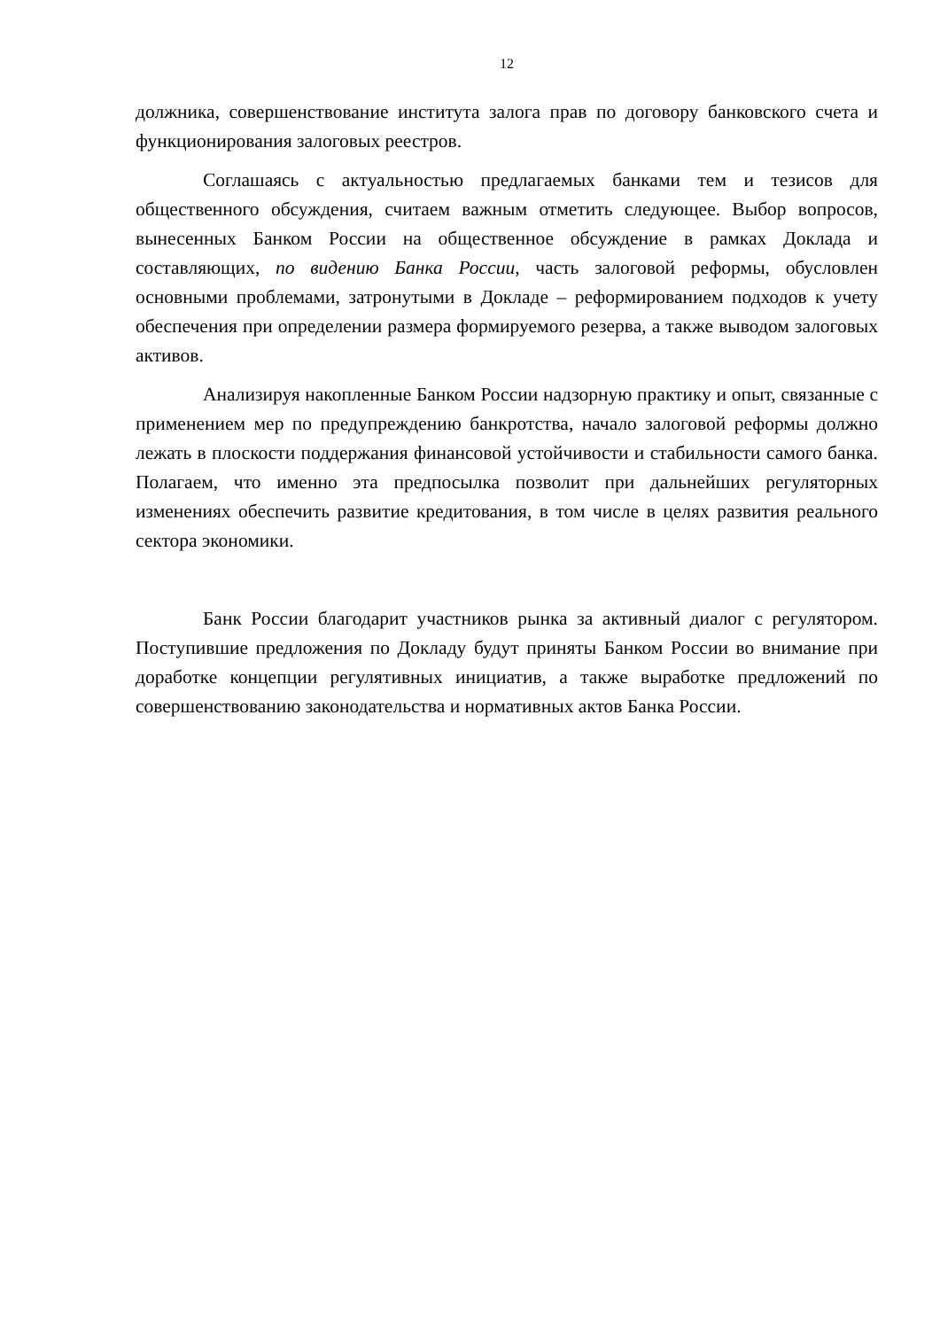12
должника, совершенствование института залога прав по договору банковского счета и функционирования залоговых реестров.
Соглашаясь с актуальностью предлагаемых банками тем и тезисов для общественного обсуждения, считаем важным отметить следующее. Выбор вопросов, вынесенных Банком России на общественное обсуждение в рамках Доклада и составляющих, по видению Банка России, часть залоговой реформы, обусловлен основными проблемами, затронутыми в Докладе – реформированием подходов к учету обеспечения при определении размера формируемого резерва, а также выводом залоговых активов.
Анализируя накопленные Банком России надзорную практику и опыт, связанные с применением мер по предупреждению банкротства, начало залоговой реформы должно лежать в плоскости поддержания финансовой устойчивости и стабильности самого банка. Полагаем, что именно эта предпосылка позволит при дальнейших регуляторных изменениях обеспечить развитие кредитования, в том числе в целях развития реального сектора экономики.
Банк России благодарит участников рынка за активный диалог с регулятором. Поступившие предложения по Докладу будут приняты Банком России во внимание при доработке концепции регулятивных инициатив, а также выработке предложений по совершенствованию законодательства и нормативных актов Банка России.